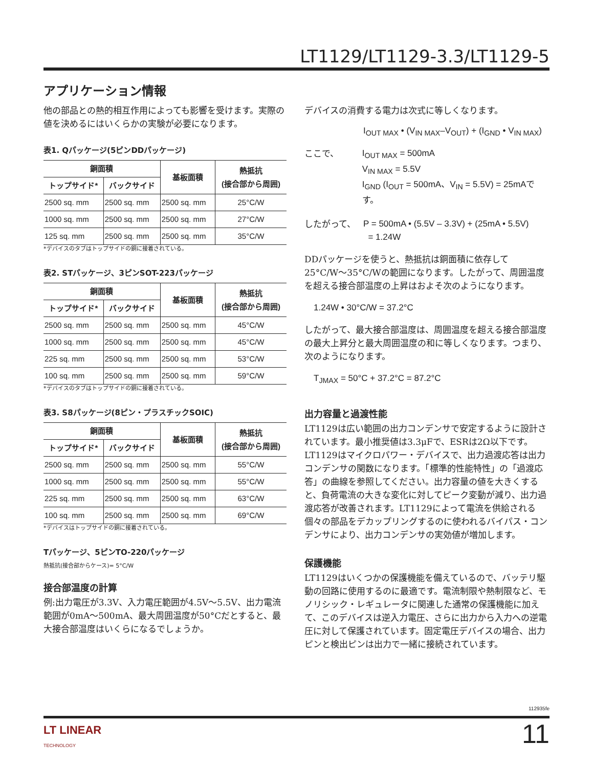LT1129/LT1129-3.3/LT1129-5
アプリケーション情報
他の部品との熱的相互作用によっても影響を受けます。実際の値を決めるにはいくらかの実験が必要になります。
表1. Qパッケージ(5ピンDDパッケージ)
| 銅面積 | | 基板面積 | 熱抵抗 (接合部から周囲) |
| --- | --- | --- | --- |
| トップサイド* | バックサイド | | |
| 2500 sq. mm | 2500 sq. mm | 2500 sq. mm | 25°C/W |
| 1000 sq. mm | 2500 sq. mm | 2500 sq. mm | 27°C/W |
| 125 sq. mm | 2500 sq. mm | 2500 sq. mm | 35°C/W |
*デバイスのタブはトップサイドの銅に接着されている。
表2. STパッケージ、3ピンSOT-223パッケージ
| 銅面積 | | 基板面積 | 熱抵抗 (接合部から周囲) |
| --- | --- | --- | --- |
| トップサイド* | バックサイド | | |
| 2500 sq. mm | 2500 sq. mm | 2500 sq. mm | 45°C/W |
| 1000 sq. mm | 2500 sq. mm | 2500 sq. mm | 45°C/W |
| 225 sq. mm | 2500 sq. mm | 2500 sq. mm | 53°C/W |
| 100 sq. mm | 2500 sq. mm | 2500 sq. mm | 59°C/W |
*デバイスのタブはトップサイドの銅に接着されている。
表3. S8パッケージ(8ピン・プラスチックSOIC)
| 銅面積 | | 基板面積 | 熱抵抗 (接合部から周囲) |
| --- | --- | --- | --- |
| トップサイド* | バックサイド | | |
| 2500 sq. mm | 2500 sq. mm | 2500 sq. mm | 55°C/W |
| 1000 sq. mm | 2500 sq. mm | 2500 sq. mm | 55°C/W |
| 225 sq. mm | 2500 sq. mm | 2500 sq. mm | 63°C/W |
| 100 sq. mm | 2500 sq. mm | 2500 sq. mm | 69°C/W |
*デバイスはトップサイドの銅に接着されている。
Tパッケージ、5ピンTO-220パッケージ
熱抵抗(接合部からケース)= 5°C/W
接合部温度の計算
例:出力電圧が3.3V、入力電圧範囲が4.5V〜5.5V、出力電流範囲が0mA〜500mA、最大周囲温度が50°Cだとすると、最大接合部温度はいくらになるでしょうか。
デバイスの消費する電力は次式に等しくなります。
I<sub>OUT MAX</sub> • (V<sub>IN MAX</sub>–V<sub>OUT</sub>) + (I<sub>GND</sub> • V<sub>IN MAX</sub>)
ここで、 I<sub>OUT MAX</sub> = 500mA
V<sub>IN MAX</sub> = 5.5V
I<sub>GND</sub> (I<sub>OUT</sub> = 500mA、V<sub>IN</sub> = 5.5V) = 25mAです。
したがって、 P = 500mA • (5.5V – 3.3V) + (25mA • 5.5V)
= 1.24W
DDパッケージを使うと、熱抵抗は銅面積に依存して25°C/W〜35°C/Wの範囲になります。したがって、周囲温度を超える接合部温度の上昇はおよそ次のようになります。
1.24W • 30°C/W = 37.2°C
したがって、最大接合部温度は、周囲温度を超える接合部温度の最大上昇分と最大周囲温度の和に等しくなります。つまり、次のようになります。
T<sub>JMAX</sub> = 50°C + 37.2°C = 87.2°C
出力容量と過渡性能
LT1129は広い範囲の出力コンデンサで安定するように設計されています。最小推奨値は3.3μFで、ESRは2Ω以下です。LT1129はマイクロパワー・デバイスで、出力過渡応答は出力コンデンサの関数になります。「標準的性能特性」の「過渡応答」の曲線を参照してください。出力容量の値を大きくすると、負荷電流の大きな変化に対してピーク変動が減り、出力過渡応答が改善されます。LT1129によって電流を供給される個々の部品をデカップリングするのに使われるバイパス・コンデンサにより、出力コンデンサの実効値が増加します。
保護機能
LT1129はいくつかの保護機能を備えているので、バッテリ駆動の回路に使用するのに最適です。電流制限や熱制限など、モノリシック・レギュレータに関連した通常の保護機能に加えて、このデバイスは逆入力電圧、さらに出力から入力への逆電圧に対して保護されています。固定電圧デバイスの場合、出力ピンと検出ピンは出力で一緒に接続されています。
112935fe
LT LINEAR
TECHNOLOGY
11